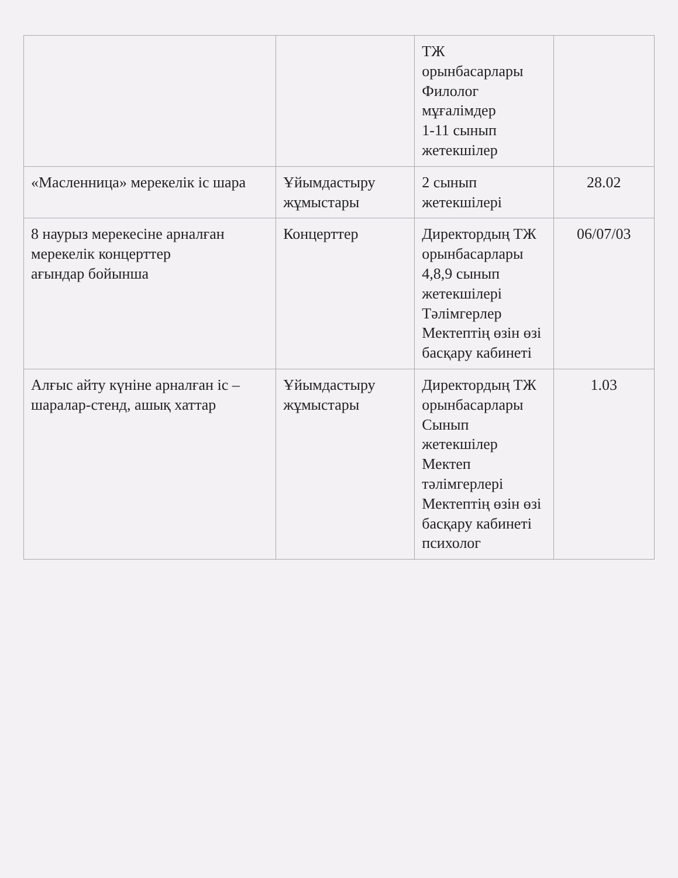| | | ТЖ орынбасарлары Филолог мұғалімдер 1-11 сынып жетекшілер | |
| «Масленница» мерекелік іс шара | Ұйымдастыру жұмыстары | 2 сынып жетекшілері | 28.02 |
| 8 наурыз мерекесіне арналған мерекелік концерттер ағындар бойынша | Концерттер | Директордың ТЖ орынбасарлары 4,8,9 сынып жетекшілері Тәлімгерлер Мектептің өзін өзі басқару кабинеті | 06/07/03 |
| Алғыс айту күніне арналған іс – шаралар-стенд, ашық хаттар | Ұйымдастыру жұмыстары | Директордың ТЖ орынбасарлары Сынып жетекшілер Мектеп тәлімгерлері Мектептің өзін өзі басқару кабинеті психолог | 1.03 |